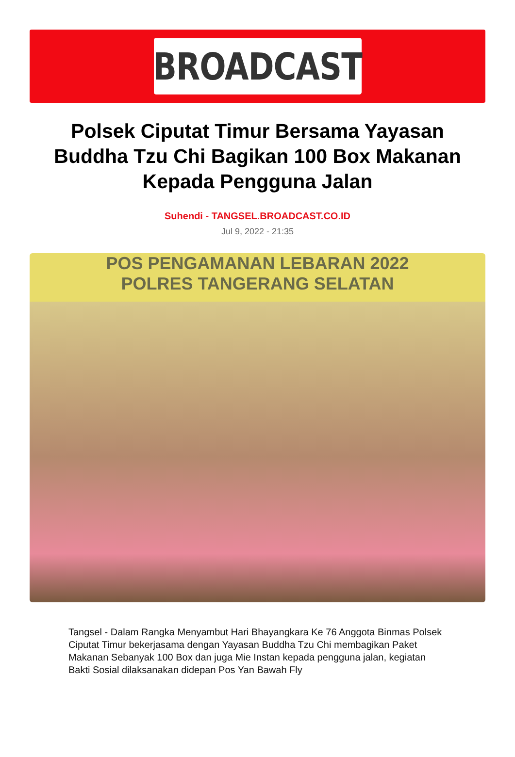BROADCAST
Polsek Ciputat Timur Bersama Yayasan Buddha Tzu Chi Bagikan 100 Box Makanan Kepada Pengguna Jalan
Suhendi - TANGSEL.BROADCAST.CO.ID
Jul 9, 2022 - 21:35
POS PENGAMANAN LEBARAN 2022
POLRES TANGERANG SELATAN
Tangsel - Dalam Rangka Menyambut Hari Bhayangkara Ke 76 Anggota Binmas Polsek Ciputat Timur bekerjasama dengan Yayasan Buddha Tzu Chi membagikan Paket Makanan Sebanyak 100 Box dan juga Mie Instan kepada pengguna jalan, kegiatan Bakti Sosial dilaksanakan didepan Pos Yan Bawah Fly